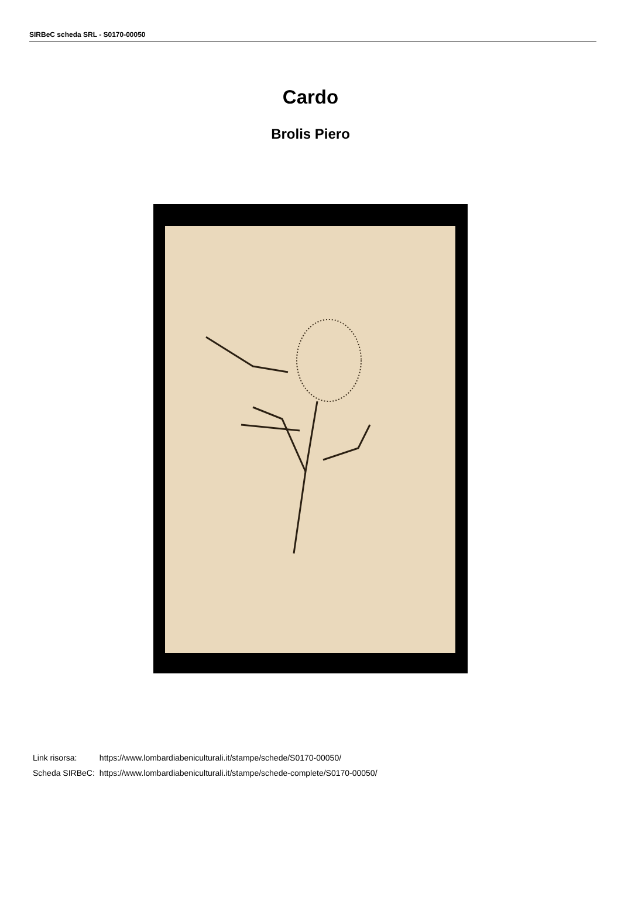SIRBeC scheda SRL - S0170-00050
Cardo
Brolis Piero
| Link risorsa: | https://www.lombardiabeniculturali.it/stampe/schede/S0170-00050/ |
| Scheda SIRBeC: | https://www.lombardiabeniculturali.it/stampe/schede-complete/S0170-00050/ |